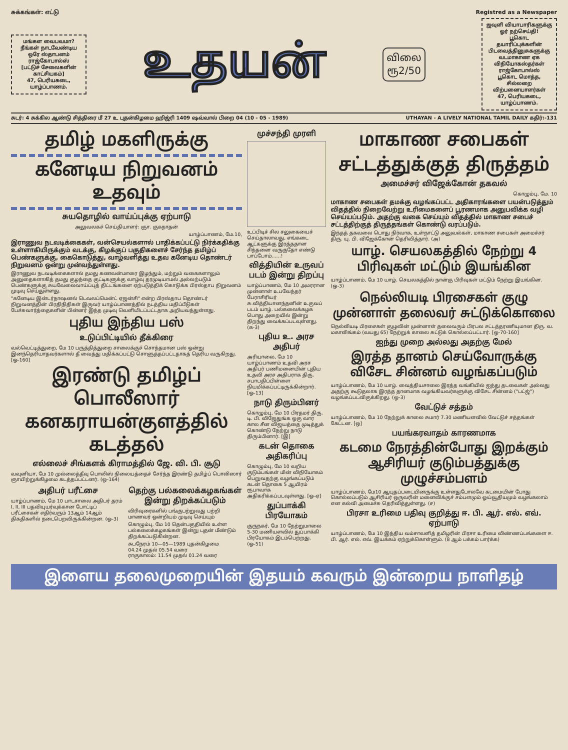சுக்கங்கள்: எட்டு Registred as a Newspaper
மங்கள வைபவமா? நீங்கள் நாடவேண்டிய ஒரே ஸ்தாபனம்
ராஜ்கோபால்ஸ்
[பட்டுச் சேலைகளின் காட்சியகம்]
47, பெரியகடை, யாழ்ப்பாணம்.
உதயன்
விலை
ரூ2/50
ஜவுளி வியாபாரிகளுக்கு ஓர் நற்செய்தி!
பூகொட
தயாரிப்புக்களின் பிடவைத்தினுசுகளுக்கு வடமாகாண ஏக விநியோகஸ்தர்கள்
ராஜ்கோபால்ஸ்
பூகொட மொத்த, சில்லறை விற்பனையாளர்கள்
47, பெரியகடை, யாழ்ப்பாணம்.
சுடர்: 4 சுக்கில ஆண்டு சித்திரை மீ 27 உ புதன்கிழமை ஹிஜ்ரி 1409 ஷவ்வால் பிறை 04 (10 - 05 - 1989) UTHAYAN - A LIVELY NATIONAL TAMIL DAILY கதிர்:-131
தமிழ் மகளிருக்கு
கனேடிய நிறுவனம் உதவும்
சுயதொழில் வாய்ப்புக்கு ஏற்பாடு
அலுவலகச் செய்தியாளர்: ஞா. குகநாதன்
யாழ்ப்பாணம், மே.10,
இராணுவ நடவடிக்கைகள், வன்செயல்களால் பாதிக்கப்பட்டு நிர்க்கதிக்கு உள்ளாகியிருக்கும் வடக்கு, கிழக்குப் பகுதிகளைச் சேர்ந்த தமிழ்ப் பெண்களுக்கு, கைகொடுத்து, வாழ்வளித்து உதவ கனேடிய தொண்டர் நிறுவனம் ஒன்று முன்வந்துள்ளது.
இராணுவ நடவடிக்கைகளால் தமது கணவன்மாரை இழந்தும், மற்றும் வகைகளாலும் அனுதைகளாகித் தமது குழந்தை குட்டிகளுக்கு வாழ்வு தரமுடியாமல் அல்லற்படும் பெண்களுக்கு சுயவேலைவாய்ப்புத் திட்டங்களை ஏற்படுத்திக் கொடுக்க பிரஸ்தாப நிறுவனம் முடிவு செய்துள்ளது.
"கனேடிய இன்டர்நாஷனல் டெவலப்மென்ட் ஏஜன்சி" என்ற பிரஸ்தாப தொண்டர் நிறுவனத்தின் பிரதிநிதிகள் இருவர் யாழ்ப்பாணத்தில் நடத்திய மதிப்பீடுகள் பேச்சுவார்த்தைகளின் பின்னர் இந்த முடிவு வெளியிடப்பட்டதாக அறியவந்துள்ளது.
புதிய இந்திய பஸ்
உடுப்பிட்டியில் தீக்கிரை
வல்வெட்டித்துறை, மே 10 பருத்தித்துறை சாலைக்குச் சொந்தமான பஸ் ஒன்று இனந்தெரியாதவர்களால் தீ வைத்து மதிக்கப்பட்டு சொளுத்தப்பட்டதாகத் தெரிய வருகிறது. [ஒ-160]
இரண்டு தமிழ்ப் பொலீஸார் கனகராயன்குளத்தில் கடத்தல்
எல்லைச் சிங்களக் கிராமத்தில் ஜே. வி. பி. சூடு
வவுனியா, மே 10 முல்லைத்தீவு பொலிஸ் நிலையத்தைச் சேர்ந்த இரண்டு தமிழ்ப் பொலிஸார் ஞாயிற்றுக்கிழமை கடத்தப்பட்டனர். (ஒ-164)
அதிபர் பரீட்சை
யாழ்ப்பாணம், மே 10 பாடசாலை அதிபர் தரம் I, II, III பதவியுயர்வுக்கான போட்டிப் பரீட்சைகள் எதிர்வரும் 13ஆம் 14ஆம் திகதிகளில் நடைபெறவிருக்கின்றன. (ஒ-3)
தெற்கு பல்கலைக்கழகங்கள் இன்று திறக்கப்படும்
விரிவுரைகளில் பங்குபற்றுவது பற்றி மாணவர் ஒன்றியம் முடிவு செய்யும்
கொழும்பு, மே 10 தென்பகுதியில் உள்ள பல்கலைக்கழகங்கள் இன்று புதன் மீண்டும் திறக்கப்படுகின்றன.
சுபநேரம் 10—05—1989 புதன்கிழமை
04.24 முதல் 05.54 வரை
ராகுகாலம்: 11.54 முதல் 01.24 வரை
முச்சந்தி முரளி
உப்பிடிச் சில சலுகையைச் செய்தாலாவது, எங்கடை ஆட்களுக்கு இரத்ததான சிந்தனை வருகுதோ எண்டு பாப்போம்......!
வித்தியின் உருவப் படம் இன்று திறப்பு
யாழ்ப்பாணம், மே 10 அமரரான முன்னாள் உபவேந்தர் பேராசிரியர் சு.வித்தியானந்தனின் உருவப் படம் யாழ். பல்கலைக்கழக பொது அறையில் இன்று திறந்து வைக்கப்படவுள்ளது. (க-3)
புதிய உ. அரச அதிபர்
அரியாலை, மே 10 யாழ்ப்பாணம் உதவி அரச அதிபர் பணிமனையின் புதிய உதவி அரச அதிபராக திரு. சபாபதிப்பிள்ளை நியமிக்கப்பட்டிருக்கின்றார். [ஒ-13]
நாடு திரும்பினர்
கொழும்பு, மே 10 பிரதமர் திரு. டி. பி. விஜேதுங்க ஒரு வார கால சீன விஜயத்தை முடித்துக் கொண்டு நேற்று நாடு திரும்பினார். [இ]
கடன் தொகை அதிகரிப்பு
கொழும்பு, மே 10 வறிய குடும்பங்கள் மின் விநியோகம் பெறுவதற்கு வழங்கப்படும் கடன் தொகை 5 ஆயிரம் ரூபாவாக அதிகரிக்கப்படவுள்ளது. [ஒ-ஏ]
துப்பாக்கி பிரயோகம்
குருநகர், மே 10 நேற்றுமாலை 5-30 மணியளவில் துப்பாக்கி பிரயோகம் இடம்பெற்றது. (ஒ-51)
மாகாண சபைகள்
சட்டத்துக்குத் திருத்தம்
அமைச்சர் விஜேக்கோன் தகவல்
கொழும்பு, மே. 10
மாகாண சபைகள் தமக்கு வழங்கப்பட்ட அதிகாரங்களை பயன்படுத்தும் விதத்தில் நிறைவேற்று உரிமைகளைப் பூரணமாக அனுபவிக்க வழி செய்யப்படும். அதற்கு வகை செய்யும் விதத்தில் மாகாண சபைச் சட்டத்திற்குத் திருத்தங்கள் கொண்டு வரப்படும்.
இந்தத் தகவலை பொது நிர்வாக, உள்நாட்டு அலுவல்கள், மாகாண சபைகள் அமைச்சர் திரு. யு. பி. விஜேக்கோன் தெரிவித்தார். (அ)
யாழ். செயலகத்தில் நேற்று 4 பிரிவுகள் மட்டும் இயங்கின
யாழ்ப்பாணம், மே 10 யாழ். செயலகத்தில் நான்கு பிரிவுகள் மட்டும் நேற்று இயங்கின. (ஒ-3)
நெல்லியடி பிரசைகள் குழு முன்னாள் தலைவர் சுட்டுக்கொலை
நெல்லியடி பிரசைகள் குழுவின் முன்னாள் தலைவரும் பிரபல சட்டத்தரணியுமான திரு. வ. மகாலிங்கம் (வயது 65) நேற்றுக் காலை சுட்டுக் கொல்லப்பட்டார். [ஒ-70-160]
ஐந்து முறை அல்லது அதற்கு மேல்
இரத்த தானம் செய்வோருக்கு விசேட சின்னம் வழங்கப்படும்
யாழ்ப்பாணம், மே 10 யாழ். வைத்தியசாலை இரத்த வங்கியில் ஐந்து தடவைகள் அல்லது அதற்கு கூடுதலாக இரத்த தானமாக வழங்கியவர்களுக்கு விசேட சின்னம் ("பட்ஜ்") வழங்கப்படவிருக்கிறது. (ஒ-3)
வேட்டுச் சத்தம்
யாழ்ப்பாணம், மே 10 நேற்றுக் காலை சுமார் 7.30 மணியளவில் வேட்டுச் சத்தங்கள் கேட்டன. [ஒ]
பயங்கரவாதம் காரணமாக
கடமை நேரத்தின்போது இறக்கும் ஆசிரியர் குடும்பத்துக்கு முழுச்சம்பளம்
யாழ்ப்பாணம், மே10 ஆயுதப்படையினருக்கு உள்ளதுபோலவே கடமையின் போது கொல்லப்படும் ஆசிரியர் ஒருவரின் மனைவிக்குச் சம்பளமும் ஓய்வூதியமும் வழங்கலாம் என கல்வி அமைச்சு தெரிவித்துள்ளது. (ச)
பிரசா உரிமை பதிவு குறித்து ஈ. பி. ஆர். எல். எவ். ஏற்பாடு
யாழ்ப்பாணம், மே 10 இந்திய வம்சாவளித் தமிழரின் பிரசா உரிமை விண்ணப்பங்களை ஈ. பி. ஆர். எல். எவ். இயக்கம் ஏற்றுக்கொள்ளும். (8 ஆம் பக்கம் பார்க்க)
இளைய தலைமுறையின் இதயம் கவரும் இன்றைய நாளிதழ்